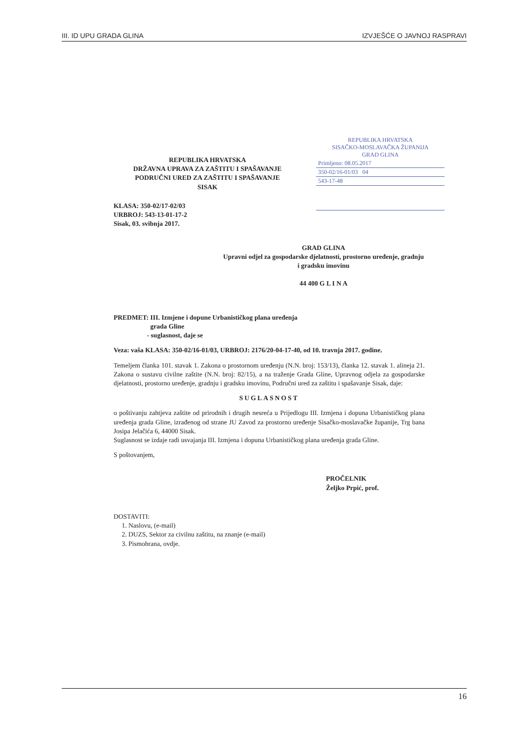III. ID UPU GRADA GLINA IZVJEŠĆE O JAVNOJ RASPRAVI
REPUBLIKA HRVATSKA
SISAČKO-MOSLAVAČKA ŽUPANIJA
GRAD GLINA
Primljeno: 08.05.2017
350-02/16-01/03 04
543-17-48
REPUBLIKA HRVATSKA
DRŽAVNA UPRAVA ZA ZAŠTITU I SPAŠAVANJE
PODRUČNI URED ZA ZAŠTITU I SPAŠAVANJE
SISAK
KLASA: 350-02/17-02/03
URBROJ: 543-13-01-17-2
Sisak, 03. svibnja 2017.
GRAD GLINA
Upravni odjel za gospodarske djelatnosti, prostorno uređenje, gradnju i gradsku imovinu
44 400 G L I N A
PREDMET: III. Izmjene i dopune Urbanističkog plana uređenja
grada Gline
- suglasnost, daje se
Veza: vaša KLASA: 350-02/16-01/03, URBROJ: 2176/20-04-17-40, od 10. travnja 2017. godine.
Temeljem članka 101. stavak 1. Zakona o prostornom uređenju (N.N. broj: 153/13), članka 12. stavak 1. alineja 21. Zakona o sustavu civilne zaštite (N.N. broj: 82/15), a na traženje Grada Gline, Upravnog odjela za gospodarske djelatnosti, prostorno uređenje, gradnju i gradsku imovinu, Područni ured za zaštitu i spašavanje Sisak, daje:
SUGLASNOST
o poštivanju zahtjeva zaštite od prirodnih i drugih nesreća u Prijedlogu III. Izmjena i dopuna Urbanističkog plana uređenja grada Gline, izrađenog od strane JU Zavod za prostorno uređenje Sisačko-moslavačke županije, Trg bana Josipa Jelačića 6, 44000 Sisak.
Suglasnost se izdaje radi usvajanja III. Izmjena i dopuna Urbanističkog plana uređenja grada Gline.
S poštovanjem,
PROČELNIK
Željko Prpić, prof.
DOSTAVITI:
1. Naslovu, (e-mail)
2. DUZS, Sektor za civilnu zaštitu, na znanje (e-mail)
3. Pismohrana, ovdje.
16